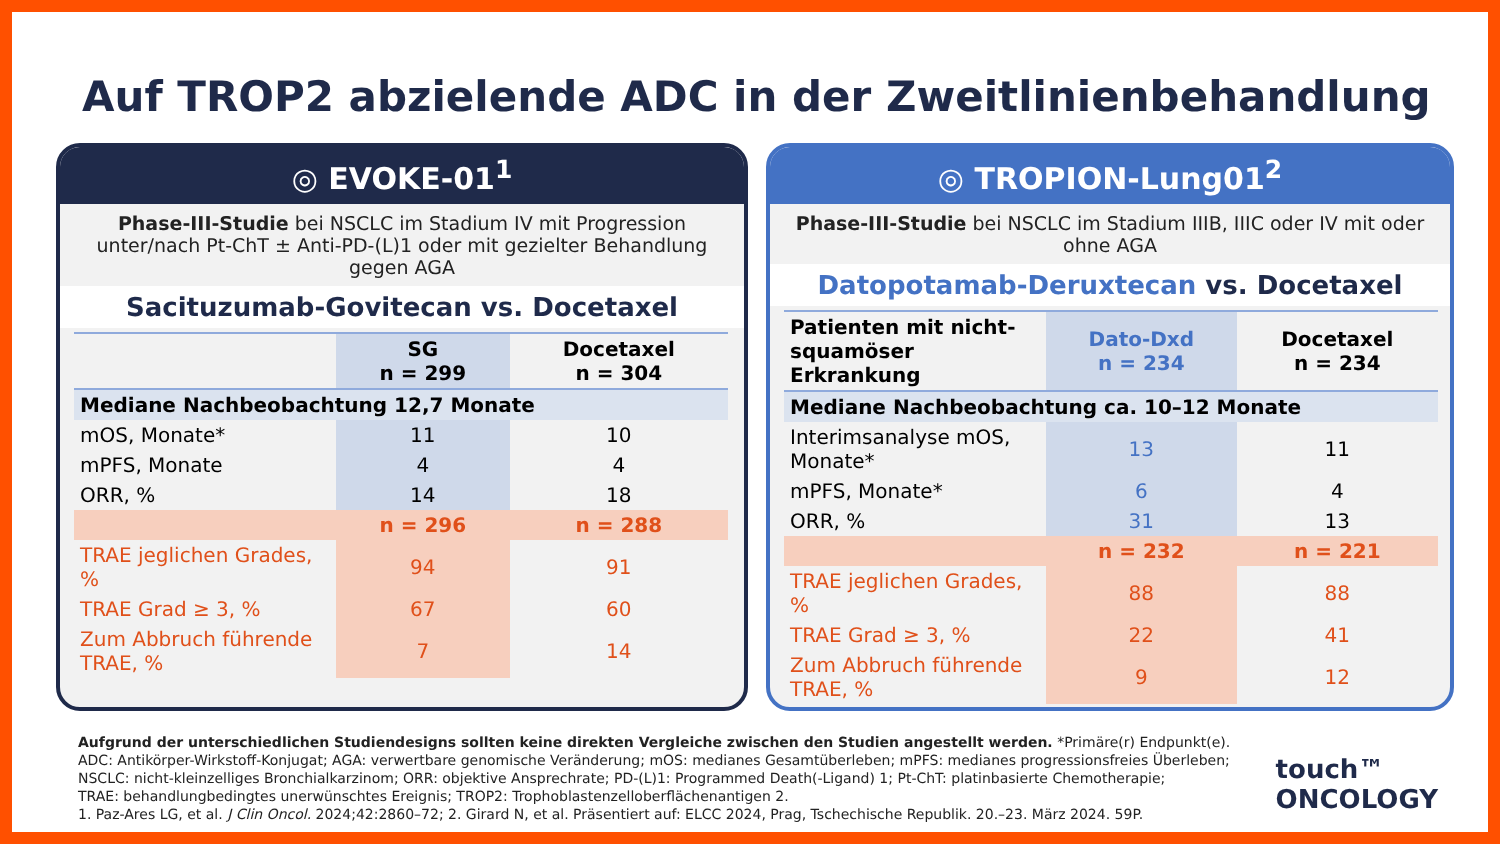Auf TROP2 abzielende ADC in der Zweitlinienbehandlung
◎ EVOKE-01<sup>1</sup>
Phase-III-Studie bei NSCLC im Stadium IV mit Progression unter/nach Pt-ChT ± Anti-PD-(L)1 oder mit gezielter Behandlung gegen AGA
Sacituzumab-Govitecan vs. Docetaxel
| | SG n = 299 | Docetaxel n = 304 |
| --- | --- | --- |
| Mediane Nachbeobachtung 12,7 Monate | | |
| mOS, Monate* | 11 | 10 |
| mPFS, Monate | 4 | 4 |
| ORR, % | 14 | 18 |
| | n = 296 | n = 288 |
| TRAE jeglichen Grades, % | 94 | 91 |
| TRAE Grad ≥ 3, % | 67 | 60 |
| Zum Abbruch führende TRAE, % | 7 | 14 |
◎ TROPION-Lung01<sup>2</sup>
Phase-III-Studie bei NSCLC im Stadium IIIB, IIIC oder IV mit oder ohne AGA
Datopotamab-Deruxtecan vs. Docetaxel
| Patienten mit nicht-squamöser Erkrankung | Dato-Dxd n = 234 | Docetaxel n = 234 |
| --- | --- | --- |
| Mediane Nachbeobachtung ca. 10–12 Monate | | |
| Interimsanalyse mOS, Monate* | 13 | 11 |
| mPFS, Monate* | 6 | 4 |
| ORR, % | 31 | 13 |
| | n = 232 | n = 221 |
| TRAE jeglichen Grades, % | 88 | 88 |
| TRAE Grad ≥ 3, % | 22 | 41 |
| Zum Abbruch führende TRAE, % | 9 | 12 |
Aufgrund der unterschiedlichen Studiendesigns sollten keine direkten Vergleiche zwischen den Studien angestellt werden. *Primäre(r) Endpunkt(e).
ADC: Antikörper-Wirkstoff-Konjugat; AGA: verwertbare genomische Veränderung; mOS: medianes Gesamtüberleben; mPFS: medianes progressionsfreies Überleben;
NSCLC: nicht-kleinzelliges Bronchialkarzinom; ORR: objektive Ansprechrate; PD-(L)1: Programmed Death(-Ligand) 1; Pt-ChT: platinbasierte Chemotherapie;
TRAE: behandlungbedingtes unerwünschtes Ereignis; TROP2: Trophoblastenzelloberflächenantigen 2.
1. Paz-Ares LG, et al. J Clin Oncol. 2024;42:2860–72; 2. Girard N, et al. Präsentiert auf: ELCC 2024, Prag, Tschechische Republik. 20.–23. März 2024. 59P.
touch™
ONCOLOGY